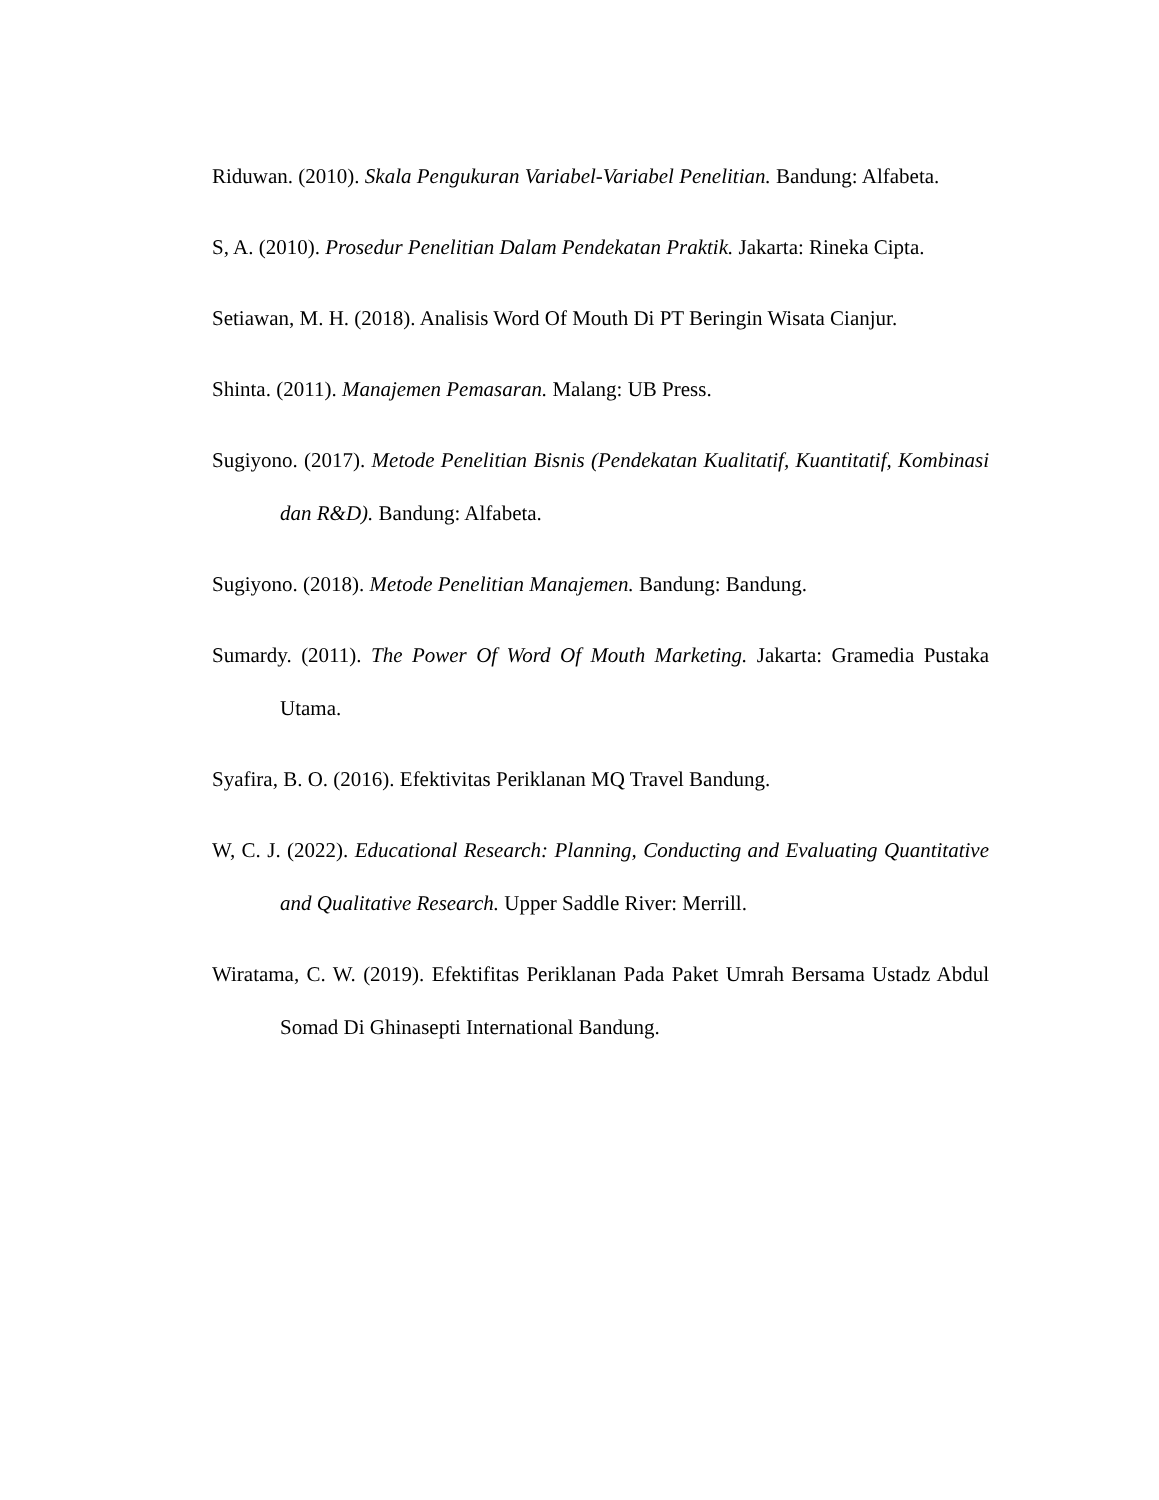Riduwan. (2010). Skala Pengukuran Variabel-Variabel Penelitian. Bandung: Alfabeta.
S, A. (2010). Prosedur Penelitian Dalam Pendekatan Praktik. Jakarta: Rineka Cipta.
Setiawan, M. H. (2018). Analisis Word Of Mouth Di PT Beringin Wisata Cianjur.
Shinta. (2011). Manajemen Pemasaran. Malang: UB Press.
Sugiyono. (2017). Metode Penelitian Bisnis (Pendekatan Kualitatif, Kuantitatif, Kombinasi dan R&D). Bandung: Alfabeta.
Sugiyono. (2018). Metode Penelitian Manajemen. Bandung: Bandung.
Sumardy. (2011). The Power Of Word Of Mouth Marketing. Jakarta: Gramedia Pustaka Utama.
Syafira, B. O. (2016). Efektivitas Periklanan MQ Travel Bandung.
W, C. J. (2022). Educational Research: Planning, Conducting and Evaluating Quantitative and Qualitative Research. Upper Saddle River: Merrill.
Wiratama, C. W. (2019). Efektifitas Periklanan Pada Paket Umrah Bersama Ustadz Abdul Somad Di Ghinasepti International Bandung.